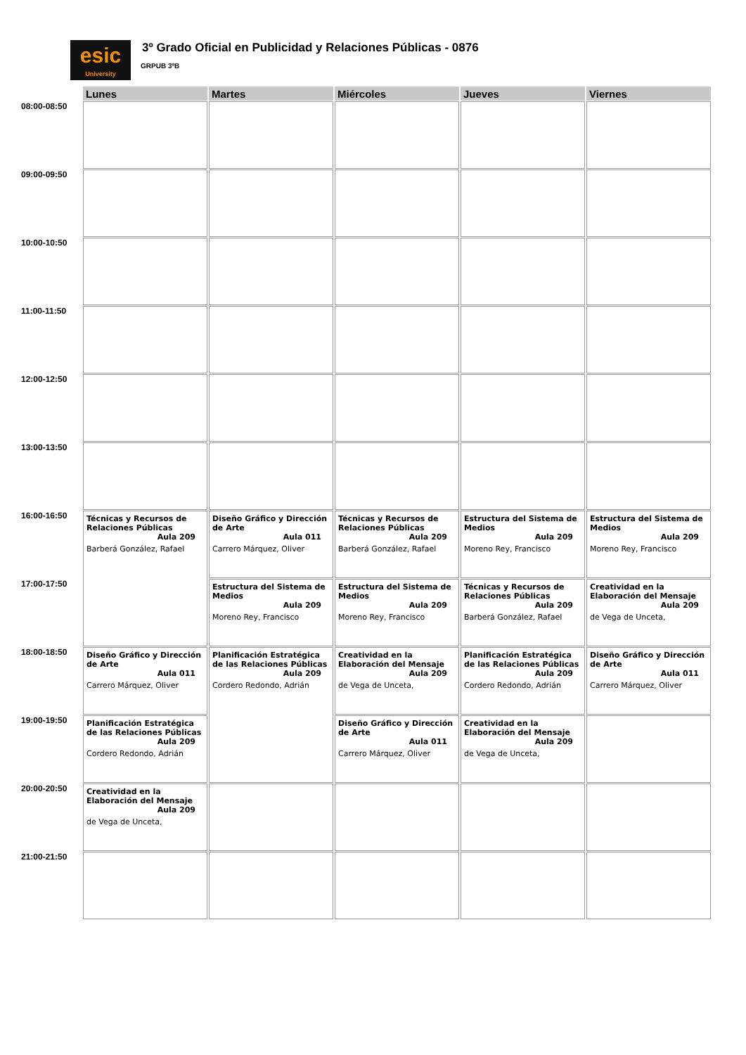esic
University
3º Grado Oficial en Publicidad y Relaciones Públicas - 0876
GRPUB 3ºB
| | Lunes | Martes | Miércoles | Jueves | Viernes |
| 08:00-08:50 | | | | | |
| 09:00-09:50 | | | | | |
| 10:00-10:50 | | | | | |
| 11:00-11:50 | | | | | |
| 12:00-12:50 | | | | | |
| 13:00-13:50 | | | | | |
| 16:00-16:50 | Técnicas y Recursos de Relaciones Públicas Aula 209 Barberá González, Rafael | Diseño Gráfico y Dirección de Arte Aula 011 Carrero Márquez, Oliver | Técnicas y Recursos de Relaciones Públicas Aula 209 Barberá González, Rafael | Estructura del Sistema de Medios Aula 209 Moreno Rey, Francisco | Estructura del Sistema de Medios Aula 209 Moreno Rey, Francisco |
| 17:00-17:50 | | Estructura del Sistema de Medios Aula 209 Moreno Rey, Francisco | Estructura del Sistema de Medios Aula 209 Moreno Rey, Francisco | Técnicas y Recursos de Relaciones Públicas Aula 209 Barberá González, Rafael | Creatividad en la Elaboración del Mensaje Aula 209 de Vega de Unceta, |
| 18:00-18:50 | Diseño Gráfico y Dirección de Arte Aula 011 Carrero Márquez, Oliver | Planificación Estratégica de las Relaciones Públicas Aula 209 Cordero Redondo, Adrián | Creatividad en la Elaboración del Mensaje Aula 209 de Vega de Unceta, | Planificación Estratégica de las Relaciones Públicas Aula 209 Cordero Redondo, Adrián | Diseño Gráfico y Dirección de Arte Aula 011 Carrero Márquez, Oliver |
| 19:00-19:50 | Planificación Estratégica de las Relaciones Públicas Aula 209 Cordero Redondo, Adrián | | Diseño Gráfico y Dirección de Arte Aula 011 Carrero Márquez, Oliver | Creatividad en la Elaboración del Mensaje Aula 209 de Vega de Unceta, | |
| 20:00-20:50 | Creatividad en la Elaboración del Mensaje Aula 209 de Vega de Unceta, | | | | |
| 21:00-21:50 | | | | | |